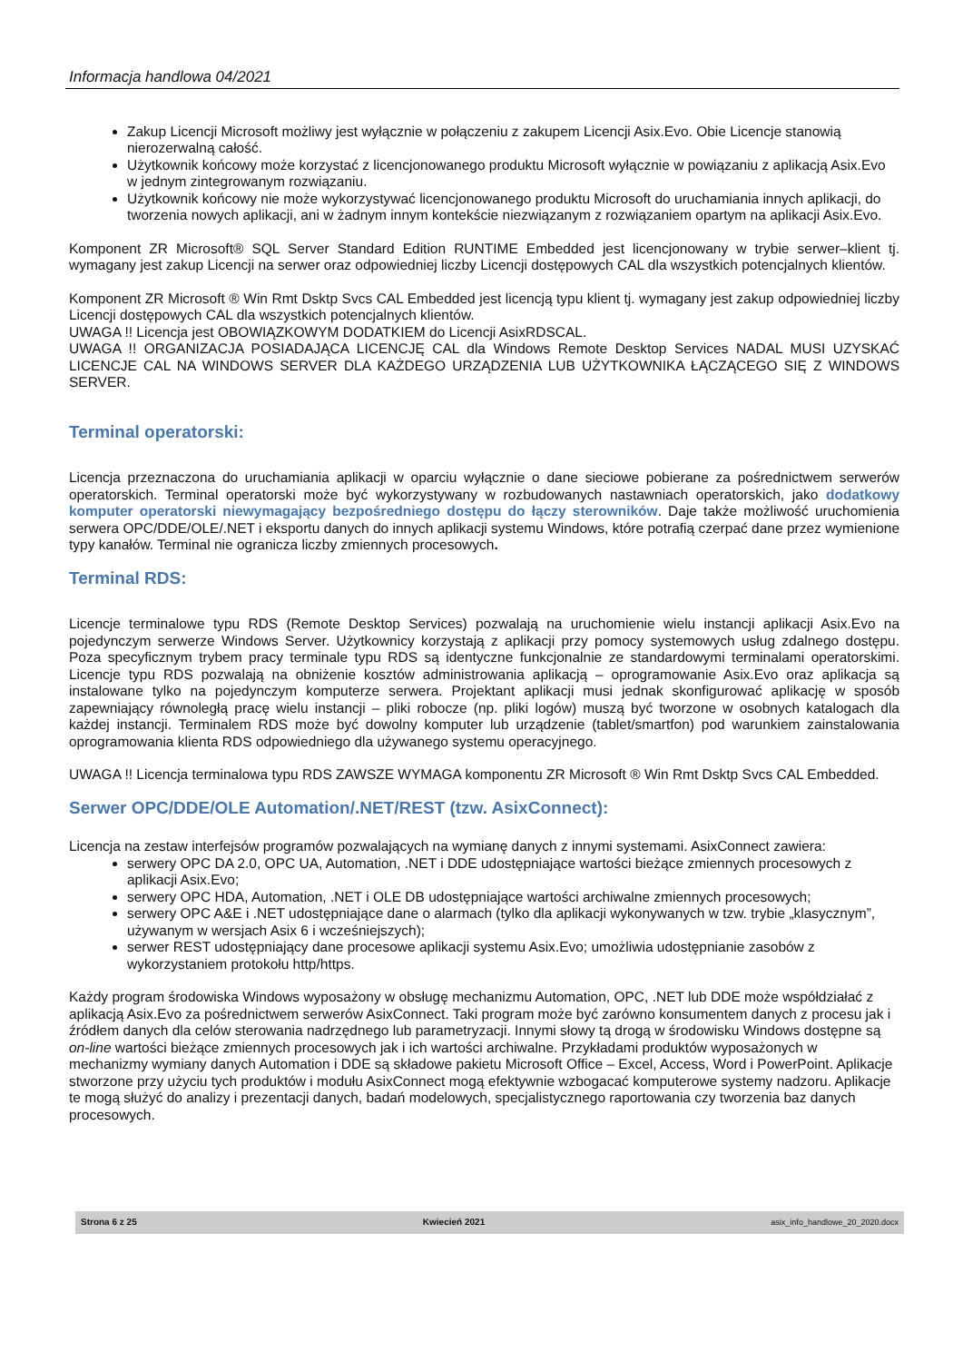Informacja handlowa 04/2021
Zakup Licencji Microsoft możliwy jest wyłącznie w połączeniu z zakupem Licencji Asix.Evo. Obie Licencje stanowią nierozerwalną całość.
Użytkownik końcowy może korzystać z licencjonowanego produktu Microsoft wyłącznie w powiązaniu z aplikacją Asix.Evo w jednym zintegrowanym rozwiązaniu.
Użytkownik końcowy nie może wykorzystywać licencjonowanego produktu Microsoft do uruchamiania innych aplikacji, do tworzenia nowych aplikacji, ani w żadnym innym kontekście niezwiązanym z rozwiązaniem opartym na aplikacji Asix.Evo.
Komponent ZR Microsoft® SQL Server Standard Edition RUNTIME Embedded jest licencjonowany w trybie serwer–klient tj. wymagany jest zakup Licencji na serwer oraz odpowiedniej liczby Licencji dostępowych CAL dla wszystkich potencjalnych klientów.
Komponent ZR Microsoft ® Win Rmt Dsktp Svcs CAL Embedded jest licencją typu klient tj. wymagany jest zakup odpowiedniej liczby Licencji dostępowych CAL dla wszystkich potencjalnych klientów.
UWAGA !! Licencja jest OBOWIĄZKOWYM DODATKIEM do Licencji AsixRDSCAL.
UWAGA !! ORGANIZACJA POSIADAJĄCA LICENCJĘ CAL dla Windows Remote Desktop Services NADAL MUSI UZYSKAĆ LICENCJE CAL NA WINDOWS SERVER DLA KAŻDEGO URZĄDZENIA LUB UŻYTKOWNIKA ŁĄCZĄCEGO SIĘ Z WINDOWS SERVER.
Terminal operatorski:
Licencja przeznaczona do uruchamiania aplikacji w oparciu wyłącznie o dane sieciowe pobierane za pośrednictwem serwerów operatorskich. Terminal operatorski może być wykorzystywany w rozbudowanych nastawniach operatorskich, jako dodatkowy komputer operatorski niewymagający bezpośredniego dostępu do łączy sterowników. Daje także możliwość uruchomienia serwera OPC/DDE/OLE/.NET i eksportu danych do innych aplikacji systemu Windows, które potrafią czerpać dane przez wymienione typy kanałów. Terminal nie ogranicza liczby zmiennych procesowych.
Terminal RDS:
Licencje terminalowe typu RDS (Remote Desktop Services) pozwalają na uruchomienie wielu instancji aplikacji Asix.Evo na pojedynczym serwerze Windows Server. Użytkownicy korzystają z aplikacji przy pomocy systemowych usług zdalnego dostępu. Poza specyficznym trybem pracy terminale typu RDS są identyczne funkcjonalnie ze standardowymi terminalami operatorskimi. Licencje typu RDS pozwalają na obniżenie kosztów administrowania aplikacją – oprogramowanie Asix.Evo oraz aplikacja są instalowane tylko na pojedynczym komputerze serwera. Projektant aplikacji musi jednak skonfigurować aplikację w sposób zapewniający równoległą pracę wielu instancji – pliki robocze (np. pliki logów) muszą być tworzone w osobnych katalogach dla każdej instancji. Terminalem RDS może być dowolny komputer lub urządzenie (tablet/smartfon) pod warunkiem zainstalowania oprogramowania klienta RDS odpowiedniego dla używanego systemu operacyjnego.
UWAGA !! Licencja terminalowa typu RDS ZAWSZE WYMAGA komponentu ZR Microsoft ® Win Rmt Dsktp Svcs CAL Embedded.
Serwer OPC/DDE/OLE Automation/.NET/REST (tzw. AsixConnect):
Licencja na zestaw interfejsów programów pozwalających na wymianę danych z innymi systemami. AsixConnect zawiera:
serwery OPC DA 2.0, OPC UA, Automation, .NET i DDE udostępniające wartości bieżące zmiennych procesowych z aplikacji Asix.Evo;
serwery OPC HDA, Automation, .NET i OLE DB udostępniające wartości archiwalne zmiennych procesowych;
serwery OPC A&E i .NET udostępniające dane o alarmach (tylko dla aplikacji wykonywanych w tzw. trybie „klasycznym”, używanym w wersjach Asix 6 i wcześniejszych);
serwer REST udostępniający dane procesowe aplikacji systemu Asix.Evo; umożliwia udostępnianie zasobów z wykorzystaniem protokołu http/https.
Każdy program środowiska Windows wyposażony w obsługę mechanizmu Automation, OPC, .NET lub DDE może współdziałać z aplikacją Asix.Evo za pośrednictwem serwerów AsixConnect. Taki program może być zarówno konsumentem danych z procesu jak i źródłem danych dla celów sterowania nadrzędnego lub parametryzacji. Innymi słowy tą drogą w środowisku Windows dostępne są on-line wartości bieżące zmiennych procesowych jak i ich wartości archiwalne. Przykładami produktów wyposażonych w mechanizmy wymiany danych Automation i DDE są składowe pakietu Microsoft Office – Excel, Access, Word i PowerPoint. Aplikacje stworzone przy użyciu tych produktów i modułu AsixConnect mogą efektywnie wzbogacać komputerowe systemy nadzoru. Aplikacje te mogą służyć do analizy i prezentacji danych, badań modelowych, specjalistycznego raportowania czy tworzenia baz danych procesowych.
Strona 6 z 25 Kwiecień 2021 asix_info_handlowe_20_2020.docx